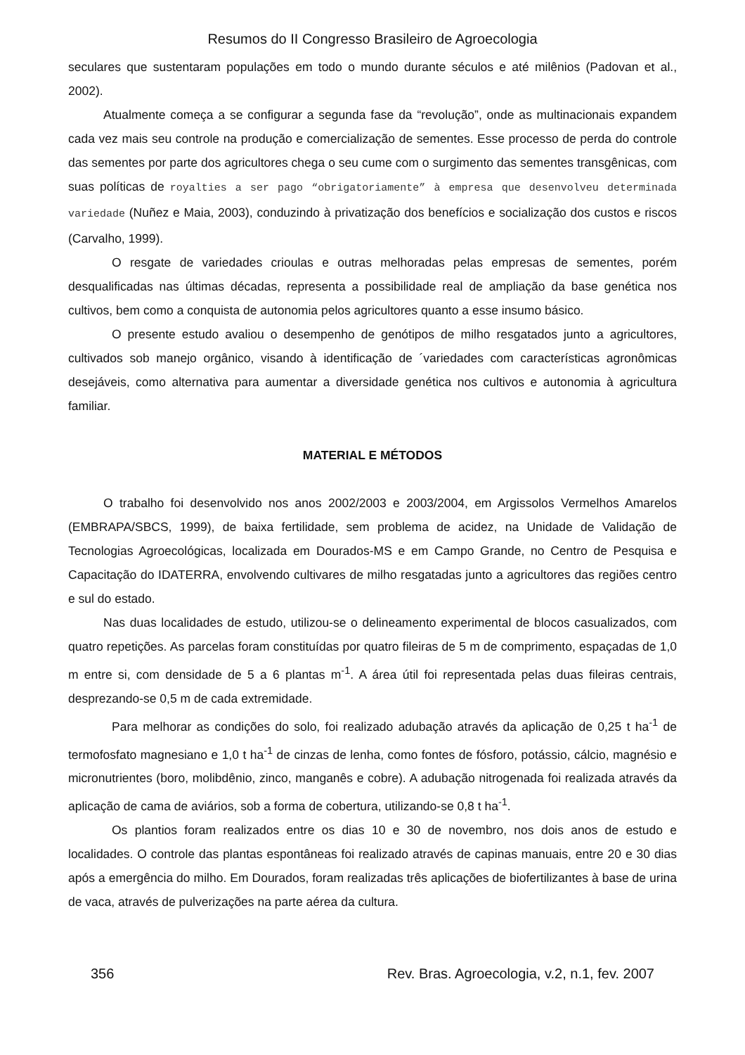Resumos do II Congresso Brasileiro de Agroecologia
seculares que sustentaram populações em todo o mundo durante séculos e até milênios (Padovan et al., 2002).
Atualmente começa a se configurar a segunda fase da “revolução”, onde as multinacionais expandem cada vez mais seu controle na produção e comercialização de sementes. Esse processo de perda do controle das sementes por parte dos agricultores chega o seu cume com o surgimento das sementes transgênicas, com suas políticas de royalties a ser pago “obrigatoriamente” à empresa que desenvolveu determinada variedade (Nuñez e Maia, 2003), conduzindo à privatização dos benefícios e socialização dos custos e riscos (Carvalho, 1999).
O resgate de variedades crioulas e outras melhoradas pelas empresas de sementes, porém desqualificadas nas últimas décadas, representa a possibilidade real de ampliação da base genética nos cultivos, bem como a conquista de autonomia pelos agricultores quanto a esse insumo básico.
O presente estudo avaliou o desempenho de genótipos de milho resgatados junto a agricultores, cultivados sob manejo orgânico, visando à identificação de ´variedades com características agronômicas desejáveis, como alternativa para aumentar a diversidade genética nos cultivos e autonomia à agricultura familiar.
MATERIAL E MÉTODOS
O trabalho foi desenvolvido nos anos 2002/2003 e 2003/2004, em Argissolos Vermelhos Amarelos (EMBRAPA/SBCS, 1999), de baixa fertilidade, sem problema de acidez, na Unidade de Validação de Tecnologias Agroecológicas, localizada em Dourados-MS e em Campo Grande, no Centro de Pesquisa e Capacitação do IDATERRA, envolvendo cultivares de milho resgatadas junto a agricultores das regiões centro e sul do estado.
Nas duas localidades de estudo, utilizou-se o delineamento experimental de blocos casualizados, com quatro repetições. As parcelas foram constituídas por quatro fileiras de 5 m de comprimento, espaçadas de 1,0 m entre si, com densidade de 5 a 6 plantas m<sup>-1</sup>. A área útil foi representada pelas duas fileiras centrais, desprezando-se 0,5 m de cada extremidade.
Para melhorar as condições do solo, foi realizado adubação através da aplicação de 0,25 t ha<sup>-1</sup> de termofosfato magnesiano e 1,0 t ha<sup>-1</sup> de cinzas de lenha, como fontes de fósforo, potássio, cálcio, magnésio e micronutrientes (boro, molibdênio, zinco, manganês e cobre). A adubação nitrogenada foi realizada através da aplicação de cama de aviários, sob a forma de cobertura, utilizando-se 0,8 t ha<sup>-1</sup>.
Os plantios foram realizados entre os dias 10 e 30 de novembro, nos dois anos de estudo e localidades. O controle das plantas espontâneas foi realizado através de capinas manuais, entre 20 e 30 dias após a emergência do milho. Em Dourados, foram realizadas três aplicações de biofertilizantes à base de urina de vaca, através de pulverizações na parte aérea da cultura.
356 Rev. Bras. Agroecologia, v.2, n.1, fev. 2007